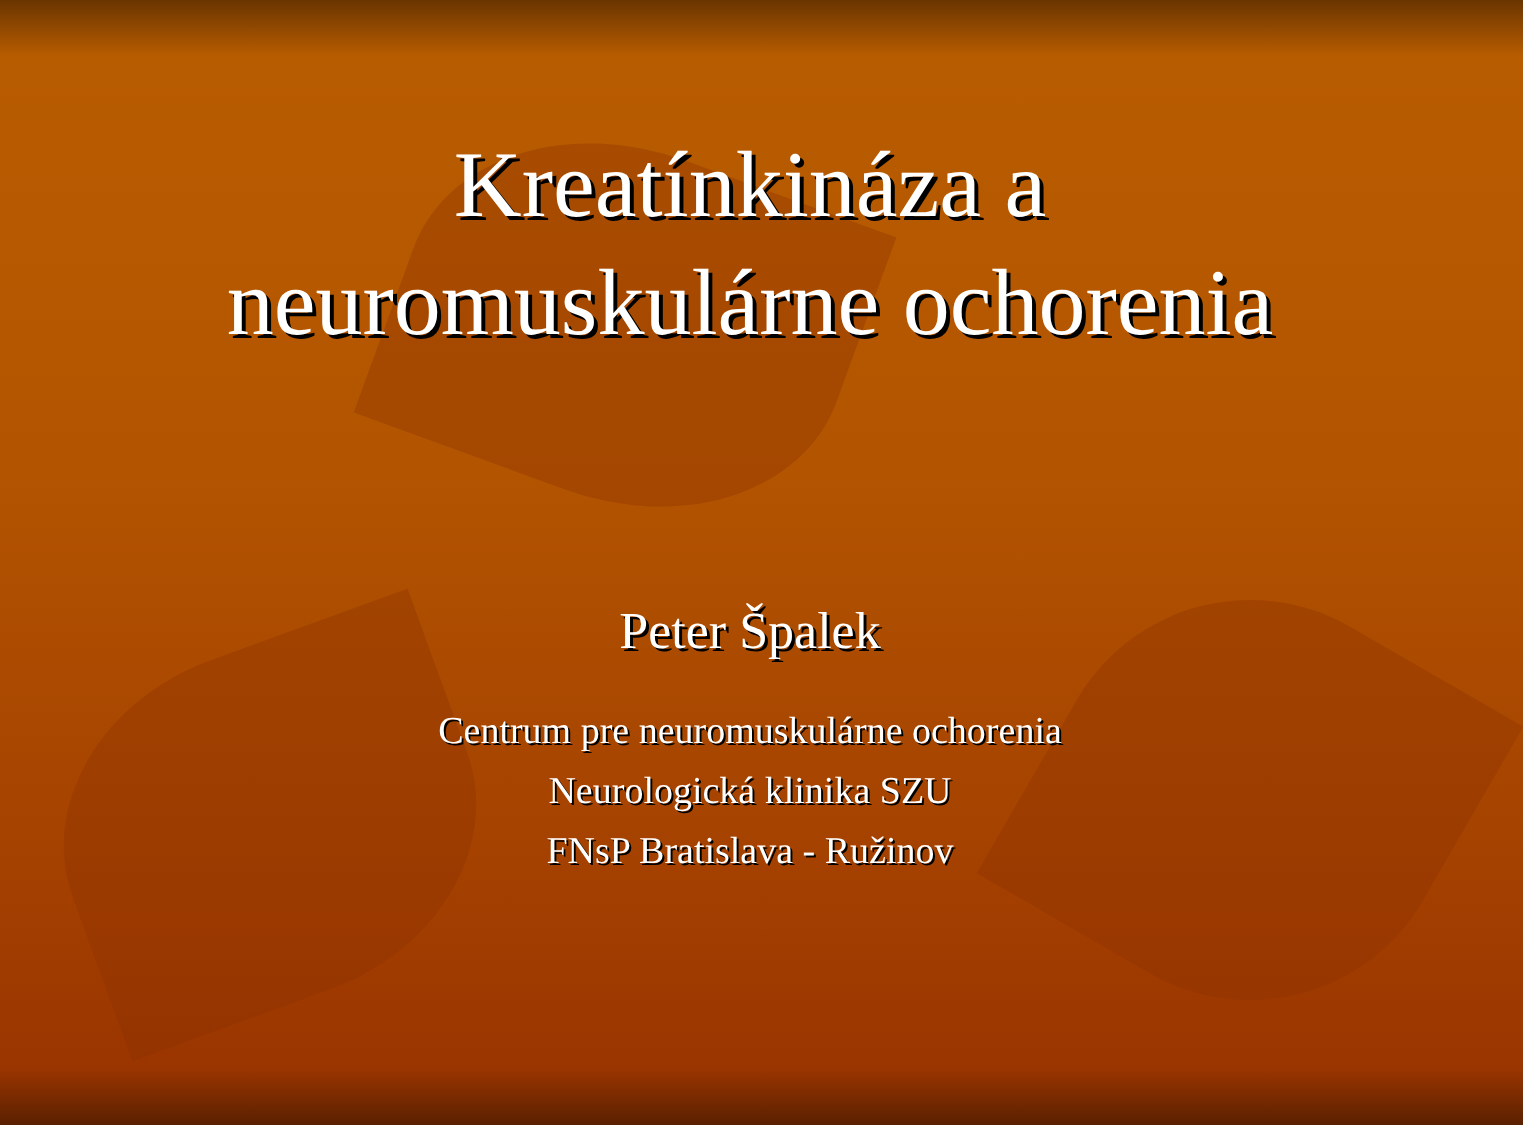Kreatínkináza a
neuromuskulárne ochorenia
Peter Špalek
Centrum pre neuromuskulárne ochorenia
Neurologická klinika SZU
FNsP Bratislava - Ružinov